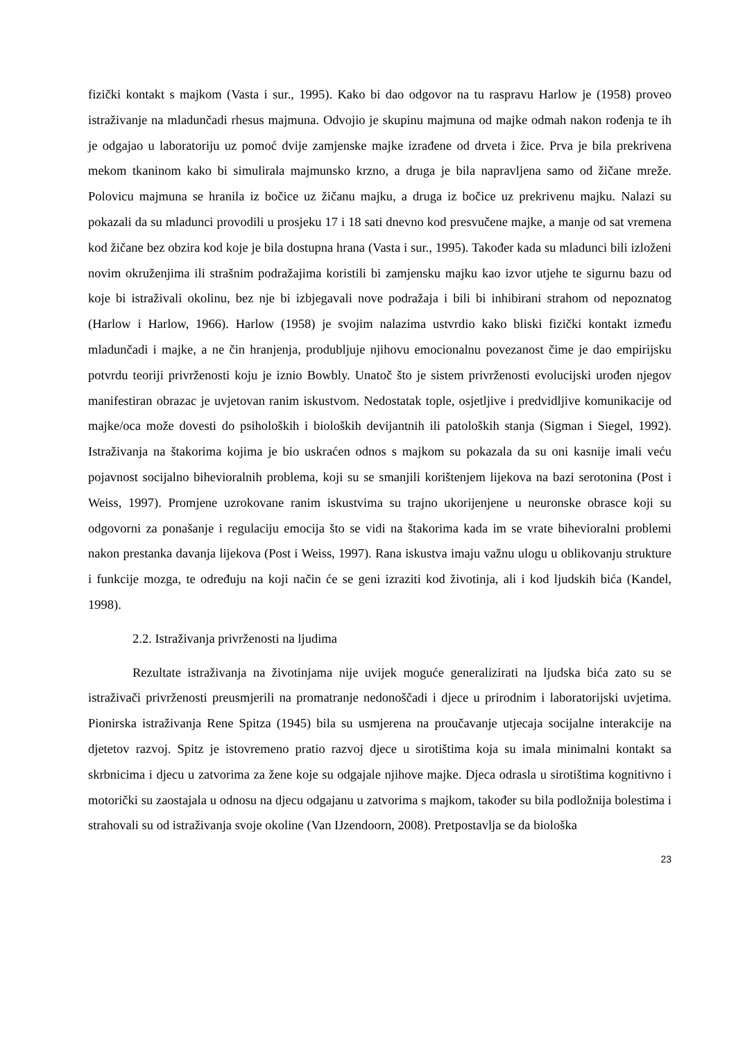fizički kontakt s majkom (Vasta i sur., 1995). Kako bi dao odgovor na tu raspravu Harlow je (1958) proveo istraživanje na mladunčadi rhesus majmuna. Odvojio je skupinu majmuna od majke odmah nakon rođenja te ih je odgajao u laboratoriju uz pomoć dvije zamjenske majke izrađene od drveta i žice. Prva je bila prekrivena mekom tkaninom kako bi simulirala majmunsko krzno, a druga je bila napravljena samo od žičane mreže. Polovicu majmuna se hranila iz bočice uz žičanu majku, a druga iz bočice uz prekrivenu majku. Nalazi su pokazali da su mladunci provodili u prosjeku 17 i 18 sati dnevno kod presvučene majke, a manje od sat vremena kod žičane bez obzira kod koje je bila dostupna hrana (Vasta i sur., 1995). Također kada su mladunci bili izloženi novim okruženjima ili strašnim podražajima koristili bi zamjensku majku kao izvor utjehe te sigurnu bazu od koje bi istraživali okolinu, bez nje bi izbjegavali nove podražaja i bili bi inhibirani strahom od nepoznatog (Harlow i Harlow, 1966). Harlow (1958) je svojim nalazima ustvrdio kako bliski fizički kontakt između mladunčadi i majke, a ne čin hranjenja, produbljuje njihovu emocionalnu povezanost čime je dao empirijsku potvrdu teoriji privrženosti koju je iznio Bowbly. Unatoč što je sistem privrženosti evolucijski urođen njegov manifestiran obrazac je uvjetovan ranim iskustvom. Nedostatak tople, osjetljive i predvidljive komunikacije od majke/oca može dovesti do psiholoških i bioloških devijantnih ili patoloških stanja (Sigman i Siegel, 1992). Istraživanja na štakorima kojima je bio uskraćen odnos s majkom su pokazala da su oni kasnije imali veću pojavnost socijalno bihevioralnih problema, koji su se smanjili korištenjem lijekova na bazi serotonina (Post i Weiss, 1997). Promjene uzrokovane ranim iskustvima su trajno ukorijenjene u neuronske obrasce koji su odgovorni za ponašanje i regulaciju emocija što se vidi na štakorima kada im se vrate bihevioralni problemi nakon prestanka davanja lijekova (Post i Weiss, 1997). Rana iskustva imaju važnu ulogu u oblikovanju strukture i funkcije mozga, te određuju na koji način će se geni izraziti kod životinja, ali i kod ljudskih bića (Kandel, 1998).
2.2. Istraživanja privrženosti na ljudima
Rezultate istraživanja na životinjama nije uvijek moguće generalizirati na ljudska bića zato su se istraživači privrženosti preusmjerili na promatranje nedonoščadi i djece u prirodnim i laboratorijski uvjetima. Pionirska istraživanja Rene Spitza (1945) bila su usmjerena na proučavanje utjecaja socijalne interakcije na djetetov razvoj. Spitz je istovremeno pratio razvoj djece u sirotištima koja su imala minimalni kontakt sa skrbnicima i djecu u zatvorima za žene koje su odgajale njihove majke. Djeca odrasla u sirotištima kognitivno i motorički su zaostajala u odnosu na djecu odgajanu u zatvorima s majkom, također su bila podložnija bolestima i strahovali su od istraživanja svoje okoline (Van IJzendoorn, 2008). Pretpostavlja se da biološka
23